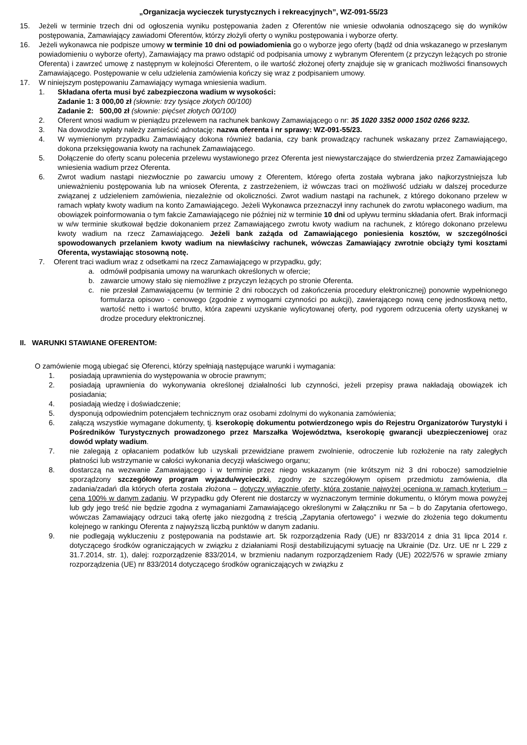„Organizacja wycieczek turystycznych i rekreacyjnych”, WZ-091-55/23
15. Jeżeli w terminie trzech dni od ogłoszenia wyniku postępowania żaden z Oferentów nie wniesie odwołania odnoszącego się do wyników postępowania, Zamawiający zawiadomi Oferentów, którzy złożyli oferty o wyniku postępowania i wyborze oferty.
16. Jeżeli wykonawca nie podpisze umowy w terminie 10 dni od powiadomienia go o wyborze jego oferty (bądź od dnia wskazanego w przesłanym powiadomieniu o wyborze oferty), Zamawiający ma prawo odstąpić od podpisania umowy z wybranym Oferentem (z przyczyn leżących po stronie Oferenta) i zawrzeć umowę z następnym w kolejności Oferentem, o ile wartość złożonej oferty znajduje się w granicach możliwości finansowych Zamawiającego. Postępowanie w celu udzielenia zamówienia kończy się wraz z podpisaniem umowy.
17. W niniejszym postępowaniu Zamawiający wymaga wniesienia wadium.
1. Składana oferta musi być zabezpieczona wadium w wysokości:
Zadanie 1: 3 000,00 zł (słownie: trzy tysiące złotych 00/100)
Zadanie 2: 500,00 zł (słownie: pięćset złotych 00/100)
2. Oferent wnosi wadium w pieniądzu przelewem na rachunek bankowy Zamawiającego o nr: 35 1020 3352 0000 1502 0266 9232.
3. Na dowodzie wpłaty należy zamieścić adnotację: nazwa oferenta i nr sprawy: WZ-091-55/23.
4. W wymienionym przypadku Zamawiający dokona również badania, czy bank prowadzący rachunek wskazany przez Zamawiającego, dokona przeksięgowania kwoty na rachunek Zamawiającego.
5. Dołączenie do oferty scanu polecenia przelewu wystawionego przez Oferenta jest niewystarczające do stwierdzenia przez Zamawiającego wniesienia wadium przez Oferenta.
6. Zwrot wadium nastąpi niezwłocznie po zawarciu umowy z Oferentem, którego oferta została wybrana jako najkorzystniejsza lub unieważnieniu postępowania lub na wniosek Oferenta, z zastrzeżeniem, iż wówczas traci on możliwość udziału w dalszej procedurze związanej z udzieleniem zamówienia, niezależnie od okoliczności. Zwrot wadium nastąpi na rachunek, z którego dokonano przelew w ramach wpłaty kwoty wadium na konto Zamawiającego. Jeżeli Wykonawca przeznaczył inny rachunek do zwrotu wpłaconego wadium, ma obowiązek poinformowania o tym fakcie Zamawiającego nie później niż w terminie 10 dni od upływu terminu składania ofert. Brak informacji w w/w terminie skutkował będzie dokonaniem przez Zamawiającego zwrotu kwoty wadium na rachunek, z którego dokonano przelewu kwoty wadium na rzecz Zamawiającego. Jeżeli bank zażąda od Zamawiającego poniesienia kosztów, w szczególności spowodowanych przelaniem kwoty wadium na niewłaściwy rachunek, wówczas Zamawiający zwrotnie obciąży tymi kosztami Oferenta, wystawiając stosowną notę.
7. Oferent traci wadium wraz z odsetkami na rzecz Zamawiającego w przypadku, gdy;
a. odmówił podpisania umowy na warunkach określonych w ofercie;
b. zawarcie umowy stało się niemożliwe z przyczyn leżących po stronie Oferenta.
c. nie przesłał Zamawiającemu (w terminie 2 dni roboczych od zakończenia procedury elektronicznej) ponownie wypełnionego formularza opisowo - cenowego (zgodnie z wymogami czynności po aukcji), zawierającego nową cenę jednostkową netto, wartość netto i wartość brutto, która zapewni uzyskanie wylicytowanej oferty, pod rygorem odrzucenia oferty uzyskanej w drodze procedury elektronicznej.
II. WARUNKI STAWIANE OFERENTOM:
O zamówienie mogą ubiegać się Oferenci, którzy spełniają następujące warunki i wymagania:
1. posiadają uprawnienia do występowania w obrocie prawnym;
2. posiadają uprawnienia do wykonywania określonej działalności lub czynności, jeżeli przepisy prawa nakładają obowiązek ich posiadania;
4. posiadają wiedzę i doświadczenie;
5. dysponują odpowiednim potencjałem technicznym oraz osobami zdolnymi do wykonania zamówienia;
6. załączą wszystkie wymagane dokumenty, tj. kserokopię dokumentu potwierdzonego wpis do Rejestru Organizatorów Turystyki i Pośredników Turystycznych prowadzonego przez Marszałka Województwa, kserokopię gwarancji ubezpieczeniowej oraz dowód wpłaty wadium.
7. nie zalegają z opłacaniem podatków lub uzyskali przewidziane prawem zwolnienie, odroczenie lub rozłożenie na raty zaległych płatności lub wstrzymanie w całości wykonania decyzji właściwego organu;
8. dostarczą na wezwanie Zamawiającego i w terminie przez niego wskazanym (nie krótszym niż 3 dni robocze) samodzielnie sporządzony szczegółowy program wyjazdu/wycieczki, zgodny ze szczegółowym opisem przedmiotu zamówienia, dla zadania/zadań dla których oferta została złożona – dotyczy wyłącznie oferty, która zostanie najwyżej oceniona w ramach kryterium – cena 100% w danym zadaniu. W przypadku gdy Oferent nie dostarczy w wyznaczonym terminie dokumentu, o którym mowa powyżej lub gdy jego treść nie będzie zgodna z wymaganiami Zamawiającego określonymi w Załączniku nr 5a – b do Zapytania ofertowego, wówczas Zamawiający odrzuci taką ofertę jako niezgodną z treścią „Zapytania ofertowego” i wezwie do złożenia tego dokumentu kolejnego w rankingu Oferenta z najwyższą liczbą punktów w danym zadaniu.
9. nie podlegają wykluczeniu z postępowania na podstawie art. 5k rozporządzenia Rady (UE) nr 833/2014 z dnia 31 lipca 2014 r. dotyczącego środków ograniczających w związku z działaniami Rosji destabilizującymi sytuację na Ukrainie (Dz. Urz. UE nr L 229 z 31.7.2014, str. 1), dalej: rozporządzenie 833/2014, w brzmieniu nadanym rozporządzeniem Rady (UE) 2022/576 w sprawie zmiany rozporządzenia (UE) nr 833/2014 dotyczącego środków ograniczających w związku z